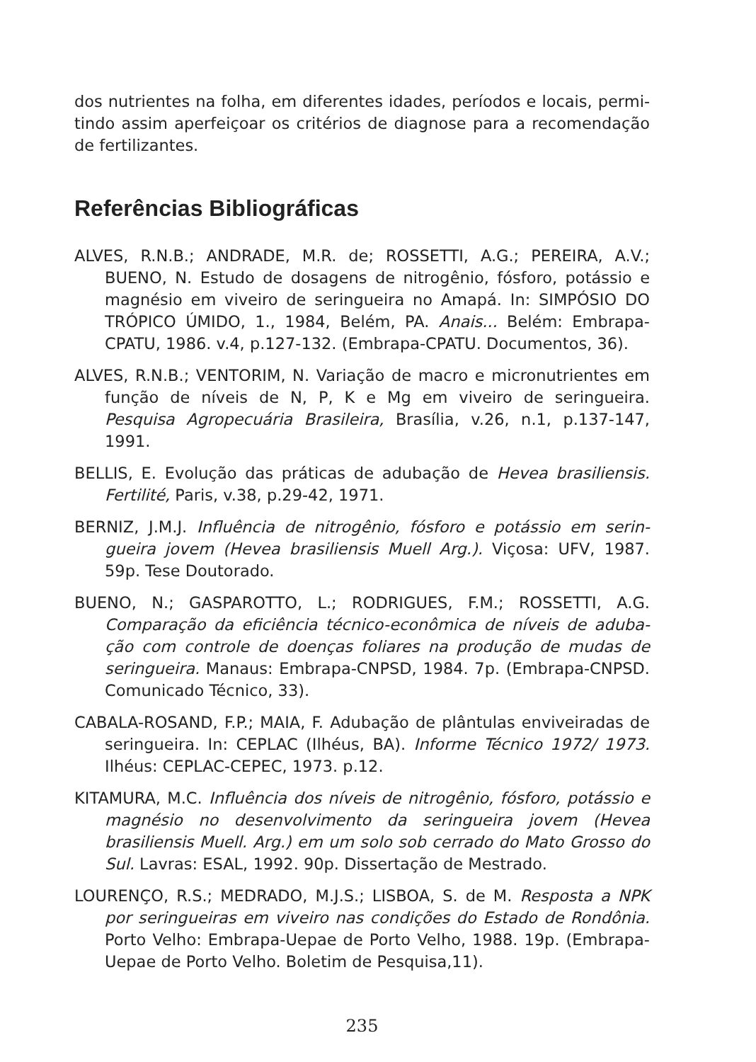dos nutrientes na folha, em diferentes idades, períodos e locais, permi-tindo assim aperfeiçoar os critérios de diagnose para a recomendação de fertilizantes.
Referências Bibliográficas
ALVES, R.N.B.; ANDRADE, M.R. de; ROSSETTI, A.G.; PEREIRA, A.V.; BUENO, N. Estudo de dosagens de nitrogênio, fósforo, potássio e magnésio em viveiro de seringueira no Amapá. In: SIMPÓSIO DO TRÓPICO ÚMIDO, 1., 1984, Belém, PA. Anais... Belém: Embrapa-CPATU, 1986. v.4, p.127-132. (Embrapa-CPATU. Documentos, 36).
ALVES, R.N.B.; VENTORIM, N. Variação de macro e micronutrientes em função de níveis de N, P, K e Mg em viveiro de seringueira. Pesquisa Agropecuária Brasileira, Brasília, v.26, n.1, p.137-147, 1991.
BELLIS, E. Evolução das práticas de adubação de Hevea brasiliensis. Fertilité, Paris, v.38, p.29-42, 1971.
BERNIZ, J.M.J. Influência de nitrogênio, fósforo e potássio em serin-gueira jovem (Hevea brasiliensis Muell Arg.). Viçosa: UFV, 1987. 59p. Tese Doutorado.
BUENO, N.; GASPAROTTO, L.; RODRIGUES, F.M.; ROSSETTI, A.G. Comparação da eficiência técnico-econômica de níveis de aduba-ção com controle de doenças foliares na produção de mudas de seringueira. Manaus: Embrapa-CNPSD, 1984. 7p. (Embrapa-CNPSD. Comunicado Técnico, 33).
CABALA-ROSAND, F.P.; MAIA, F. Adubação de plântulas enviveiradas de seringueira. In: CEPLAC (Ilhéus, BA). Informe Técnico 1972/ 1973. Ilhéus: CEPLAC-CEPEC, 1973. p.12.
KITAMURA, M.C. Influência dos níveis de nitrogênio, fósforo, potássio e magnésio no desenvolvimento da seringueira jovem (Hevea brasiliensis Muell. Arg.) em um solo sob cerrado do Mato Grosso do Sul. Lavras: ESAL, 1992. 90p. Dissertação de Mestrado.
LOURENÇO, R.S.; MEDRADO, M.J.S.; LISBOA, S. de M. Resposta a NPK por seringueiras em viveiro nas condições do Estado de Rondônia. Porto Velho: Embrapa-Uepae de Porto Velho, 1988. 19p. (Embrapa-Uepae de Porto Velho. Boletim de Pesquisa,11).
235